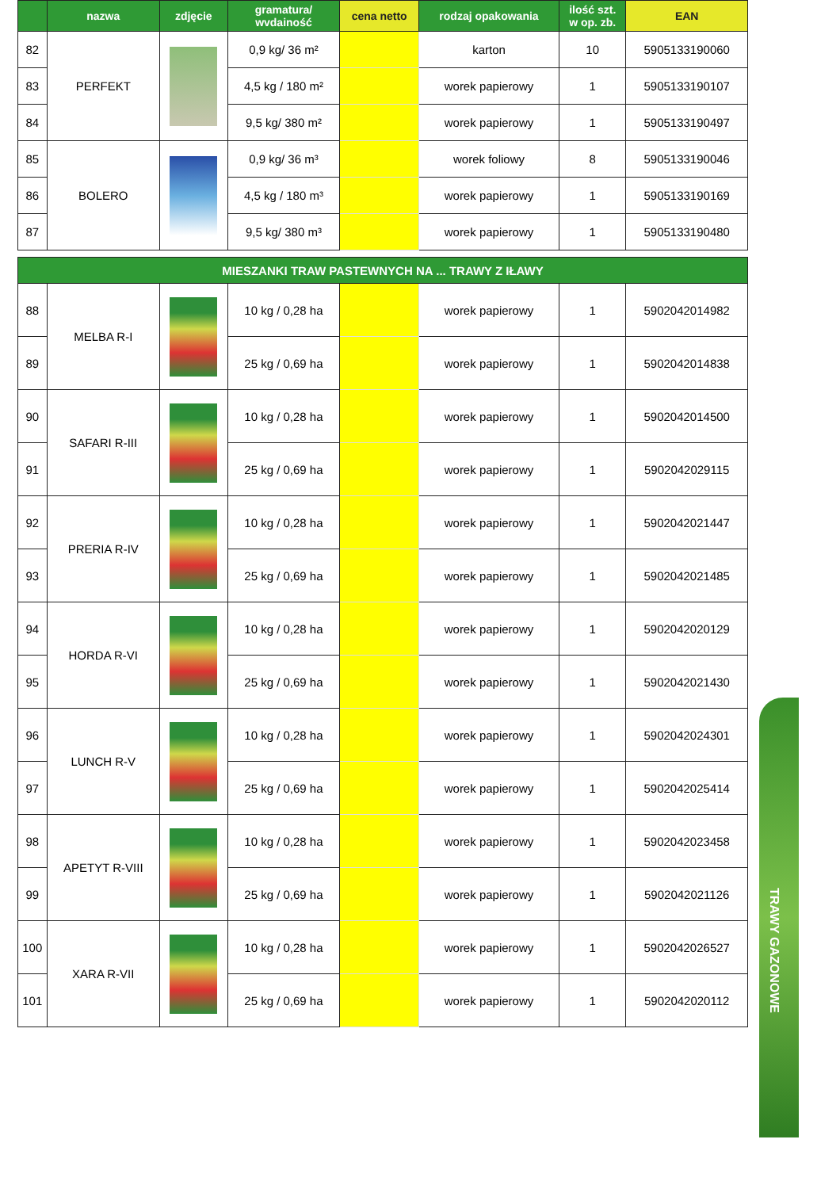TRAWY GAZONOWE
| | nazwa | zdjęcie | gramatura/ wvdainość | cena netto | rodzaj opakowania | ilość szt. w op. zb. | EAN |
| --- | --- | --- | --- | --- | --- | --- | --- |
| 82 | PERFEKT | | 0,9 kg/ 36 m² | | karton | 10 | 5905133190060 |
| 83 | | | 4,5 kg / 180 m² | | worek papierowy | 1 | 5905133190107 |
| 84 | | | 9,5 kg/ 380 m² | | worek papierowy | 1 | 5905133190497 |
| 85 | BOLERO | | 0,9 kg/ 36 m³ | | worek foliowy | 8 | 5905133190046 |
| 86 | | | 4,5 kg / 180 m³ | | worek papierowy | 1 | 5905133190169 |
| 87 | | | 9,5 kg/ 380 m³ | | worek papierowy | 1 | 5905133190480 |
| MIESZANKI TRAW PASTEWNYCH NA ... TRAWY Z IŁAWY | | | | | | | |
| 88 | MELBA R-I | | 10 kg / 0,28 ha | | worek papierowy | 1 | 5902042014982 |
| 89 | | | 25 kg / 0,69 ha | | worek papierowy | 1 | 5902042014838 |
| 90 | SAFARI R-III | | 10 kg / 0,28 ha | | worek papierowy | 1 | 5902042014500 |
| 91 | | | 25 kg / 0,69 ha | | worek papierowy | 1 | 5902042029115 |
| 92 | PRERIA R-IV | | 10 kg / 0,28 ha | | worek papierowy | 1 | 5902042021447 |
| 93 | | | 25 kg / 0,69 ha | | worek papierowy | 1 | 5902042021485 |
| 94 | HORDA R-VI | | 10 kg / 0,28 ha | | worek papierowy | 1 | 5902042020129 |
| 95 | | | 25 kg / 0,69 ha | | worek papierowy | 1 | 5902042021430 |
| 96 | LUNCH R-V | | 10 kg / 0,28 ha | | worek papierowy | 1 | 5902042024301 |
| 97 | | | 25 kg / 0,69 ha | | worek papierowy | 1 | 5902042025414 |
| 98 | APETYT R-VIII | | 10 kg / 0,28 ha | | worek papierowy | 1 | 5902042023458 |
| 99 | | | 25 kg / 0,69 ha | | worek papierowy | 1 | 5902042021126 |
| 100 | XARA R-VII | | 10 kg / 0,28 ha | | worek papierowy | 1 | 5902042026527 |
| 101 | | | 25 kg / 0,69 ha | | worek papierowy | 1 | 5902042020112 |